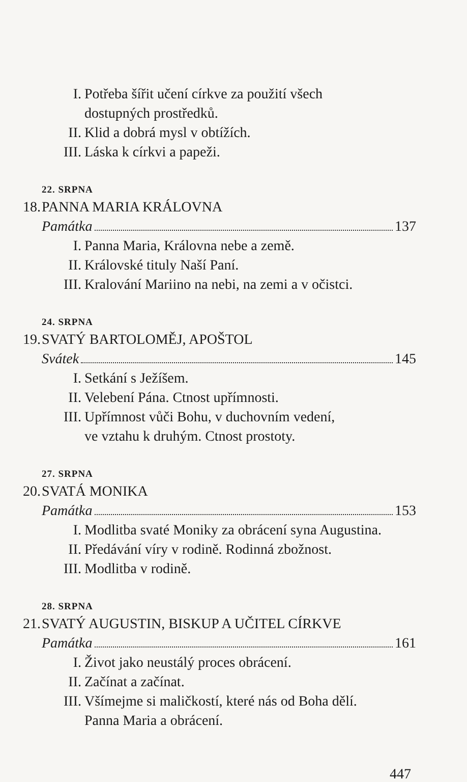I. Potřeba šířit učení církve za použití všech
dostupných prostředků.
II. Klid a dobrá mysl v obtížích.
III. Láska k církvi a papeži.
22. SRPNA
18. PANNA MARIA KRÁLOVNA
Památka 137
I. Panna Maria, Královna nebe a země.
II. Královské tituly Naší Paní.
III. Kralování Mariino na nebi, na zemi a v očistci.
24. SRPNA
19. SVATÝ BARTOLOMĚJ, APOŠTOL
Svátek 145
I. Setkání s Ježíšem.
II. Velebení Pána. Ctnost upřímnosti.
III. Upřímnost vůči Bohu, v duchovním vedení,
ve vztahu k druhým. Ctnost prostoty.
27. SRPNA
20. SVATÁ MONIKA
Památka 153
I. Modlitba svaté Moniky za obrácení syna Augustina.
II. Předávání víry v rodině. Rodinná zbožnost.
III. Modlitba v rodině.
28. SRPNA
21. SVATÝ AUGUSTIN, BISKUP A UČITEL CÍRKVE
Památka 161
I. Život jako neustálý proces obrácení.
II. Začínat a začínat.
III. Všímejme si maličkostí, které nás od Boha dělí.
Panna Maria a obrácení.
447